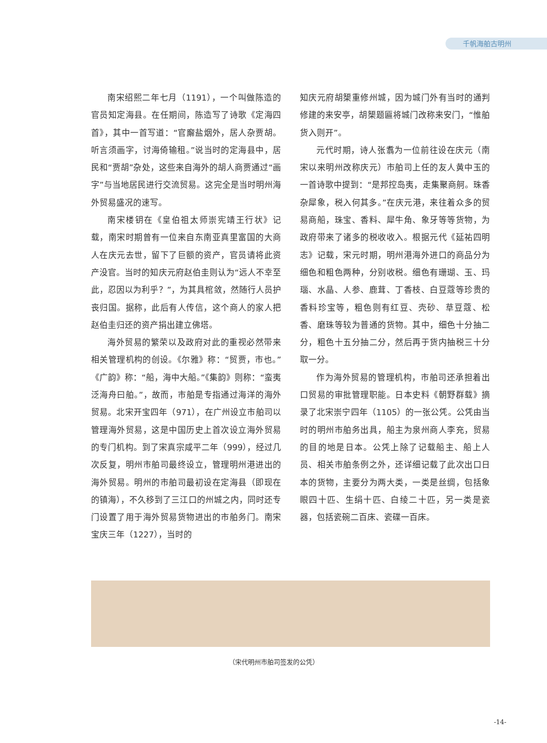千帆海舶古明州
南宋绍熙二年七月（1191），一个叫做陈造的官员知定海县。在任期间，陈造写了诗歌《定海四首》，其中一首写道：“官廨盐烟外，居人杂贾胡。听言须画字，讨海倚输租。”说当时的定海县中，居民和“贾胡”杂处，这些来自海外的胡人商贾通过“画字”与当地居民进行交流贸易。这完全是当时明州海外贸易盛况的速写。
南宋楼钥在《皇伯祖太师崇宪靖王行状》记载，南宋时期曾有一位来自东南亚真里富国的大商人在庆元去世，留下了巨额的资产，官员请将此资产没官。当时的知庆元府赵伯圭则认为“远人不幸至此，忍因以为利乎？”，为其具棺敛，然随行人员护丧归国。据称，此后有人传信，这个商人的家人把赵伯圭归还的资产捐出建立佛塔。
海外贸易的繁荣以及政府对此的重视必然带来相关管理机构的创设。《尔雅》称：“贸贾，市也。”《广韵》称：“船，海中大船。”《集韵》则称：“蛮夷泛海舟曰舶。”，故而，市舶是专指通过海洋的海外贸易。北宋开宝四年（971），在广州设立市舶司以管理海外贸易，这是中国历史上首次设立海外贸易的专门机构。到了宋真宗咸平二年（999），经过几次反复，明州市舶司最终设立，管理明州港进出的海外贸易。明州的市舶司最初设在定海县（即现在的镇海），不久移到了三江口的州城之内，同时还专门设置了用于海外贸易货物进出的市舶务门。南宋宝庆三年（1227），当时的
知庆元府胡榘重修州城，因为城门外有当时的通判修建的来安亭，胡榘题匾将城门改称来安门，“惟舶货入则开”。
元代时期，诗人张翥为一位前往设在庆元（南宋以来明州改称庆元）市舶司上任的友人黄中玉的一首诗歌中提到：“是邦控岛夷，走集聚商舸。珠香杂犀象，税入何其多。”在庆元港，来往着众多的贸易商船，珠宝、香料、犀牛角、象牙等等货物，为政府带来了诸多的税收收入。根据元代《延祐四明志》记载，宋元时期，明州港海外进口的商品分为细色和粗色两种，分别收税。细色有珊瑚、玉、玛瑙、水晶、人参、鹿茸、丁香枝、白豆蔻等珍贵的香料珍宝等，粗色则有红豆、壳砂、草豆蔻、松香、磨珠等较为普通的货物。其中，细色十分抽二分，粗色十五分抽二分，然后再于货内抽税三十分取一分。
作为海外贸易的管理机构，市舶司还承担着出口贸易的审批管理职能。日本史料《朝野群载》摘录了北宋崇宁四年（1105）的一张公凭。公凭由当时的明州市舶务出具，船主为泉州商人李充，贸易的目的地是日本。公凭上除了记载船主、船上人员、相关市舶条例之外，还详细记载了此次出口日本的货物，主要分为两大类，一类是丝绸，包括象眼四十匹、生绢十匹、白绫二十匹，另一类是瓷器，包括瓷碗二百床、瓷碟一百床。
（宋代明州市舶司签发的公凭）
-14-